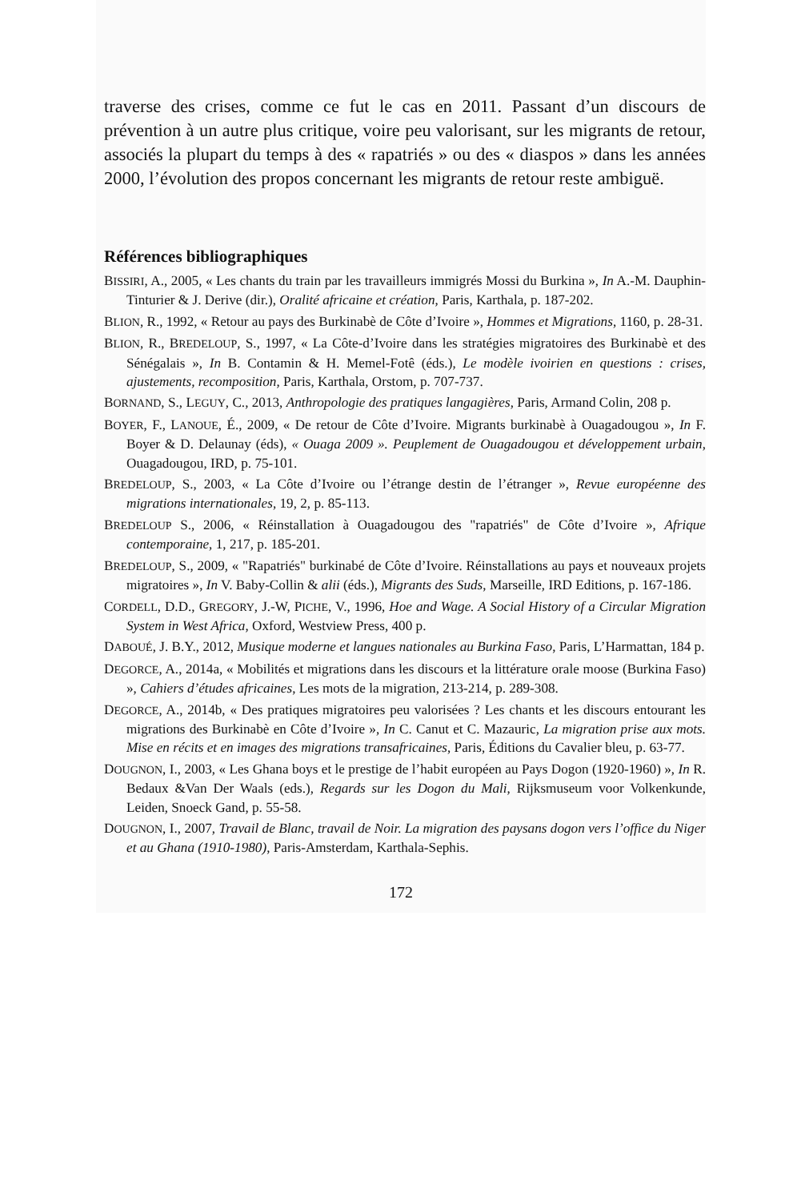traverse des crises, comme ce fut le cas en 2011. Passant d’un discours de prévention à un autre plus critique, voire peu valorisant, sur les migrants de retour, associés la plupart du temps à des « rapatriés » ou des « diaspos » dans les années 2000, l’évolution des propos concernant les migrants de retour reste ambiguë.
Références bibliographiques
BISSIRI, A., 2005, « Les chants du train par les travailleurs immigrés Mossi du Burkina », In A.-M. Dauphin-Tinturier & J. Derive (dir.), Oralité africaine et création, Paris, Karthala, p. 187-202.
BLION, R., 1992, « Retour au pays des Burkinabè de Côte d’Ivoire », Hommes et Migrations, 1160, p. 28-31.
BLION, R., BREDELOUP, S., 1997, « La Côte-d’Ivoire dans les stratégies migratoires des Burkinabè et des Sénégalais », In B. Contamin & H. Memel-Fotê (éds.), Le modèle ivoirien en questions : crises, ajustements, recomposition, Paris, Karthala, Orstom, p. 707-737.
BORNAND, S., LEGUY, C., 2013, Anthropologie des pratiques langagières, Paris, Armand Colin, 208 p.
BOYER, F., LANOUE, É., 2009, « De retour de Côte d’Ivoire. Migrants burkinabè à Ouagadougou », In F. Boyer & D. Delaunay (éds), « Ouaga 2009 ». Peuplement de Ouagadougou et développement urbain, Ouagadougou, IRD, p. 75-101.
BREDELOUP, S., 2003, « La Côte d’Ivoire ou l’étrange destin de l’étranger », Revue européenne des migrations internationales, 19, 2, p. 85-113.
BREDELOUP S., 2006, « Réinstallation à Ouagadougou des "rapatriés" de Côte d’Ivoire », Afrique contemporaine, 1, 217, p. 185-201.
BREDELOUP, S., 2009, « "Rapatriés" burkinabé de Côte d’Ivoire. Réinstallations au pays et nouveaux projets migratoires », In V. Baby-Collin & alii (éds.), Migrants des Suds, Marseille, IRD Editions, p. 167-186.
CORDELL, D.D., GREGORY, J.-W, PICHE, V., 1996, Hoe and Wage. A Social History of a Circular Migration System in West Africa, Oxford, Westview Press, 400 p.
DABOUÉ, J. B.Y., 2012, Musique moderne et langues nationales au Burkina Faso, Paris, L’Harmattan, 184 p.
DEGORCE, A., 2014a, « Mobilités et migrations dans les discours et la littérature orale moose (Burkina Faso) », Cahiers d’études africaines, Les mots de la migration, 213-214, p. 289-308.
DEGORCE, A., 2014b, « Des pratiques migratoires peu valorisées ? Les chants et les discours entourant les migrations des Burkinabè en Côte d’Ivoire », In C. Canut et C. Mazauric, La migration prise aux mots. Mise en récits et en images des migrations transafricaines, Paris, Éditions du Cavalier bleu, p. 63-77.
DOUGNON, I., 2003, « Les Ghana boys et le prestige de l’habit européen au Pays Dogon (1920-1960) », In R. Bedaux &Van Der Waals (eds.), Regards sur les Dogon du Mali, Rijksmuseum voor Volkenkunde, Leiden, Snoeck Gand, p. 55-58.
DOUGNON, I., 2007, Travail de Blanc, travail de Noir. La migration des paysans dogon vers l’office du Niger et au Ghana (1910-1980), Paris-Amsterdam, Karthala-Sephis.
172